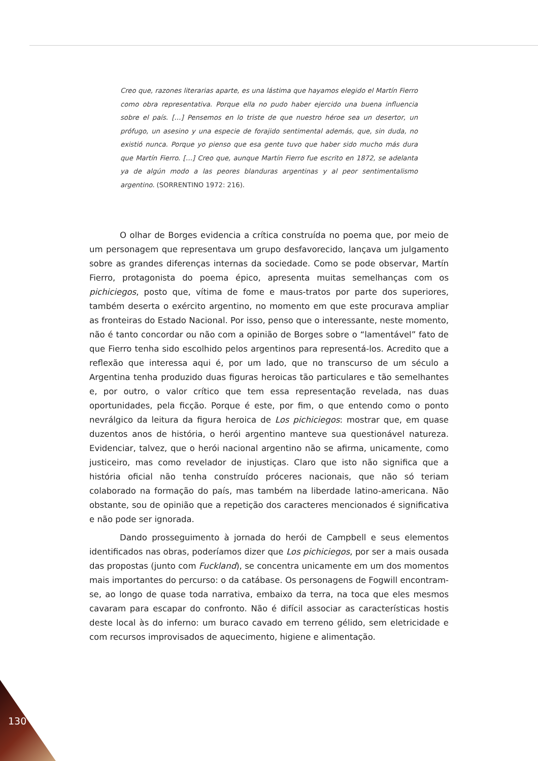Creo que, razones literarias aparte, es una lástima que hayamos elegido el Martín Fierro como obra representativa. Porque ella no pudo haber ejercido una buena influencia sobre el país. […] Pensemos en lo triste de que nuestro héroe sea un desertor, un prófugo, un asesino y una especie de forajido sentimental además, que, sin duda, no existió nunca. Porque yo pienso que esa gente tuvo que haber sido mucho más dura que Martín Fierro. […] Creo que, aunque Martín Fierro fue escrito en 1872, se adelanta ya de algún modo a las peores blanduras argentinas y al peor sentimentalismo argentino. (SORRENTINO 1972: 216).
O olhar de Borges evidencia a crítica construída no poema que, por meio de um personagem que representava um grupo desfavorecido, lançava um julgamento sobre as grandes diferenças internas da sociedade. Como se pode observar, Martín Fierro, protagonista do poema épico, apresenta muitas semelhanças com os pichiciegos, posto que, vítima de fome e maus-tratos por parte dos superiores, também deserta o exército argentino, no momento em que este procurava ampliar as fronteiras do Estado Nacional. Por isso, penso que o interessante, neste momento, não é tanto concordar ou não com a opinião de Borges sobre o “lamentável” fato de que Fierro tenha sido escolhido pelos argentinos para representá-los. Acredito que a reflexão que interessa aqui é, por um lado, que no transcurso de um século a Argentina tenha produzido duas figuras heroicas tão particulares e tão semelhantes e, por outro, o valor crítico que tem essa representação revelada, nas duas oportunidades, pela ficção. Porque é este, por fim, o que entendo como o ponto nevrálgico da leitura da figura heroica de Los pichiciegos: mostrar que, em quase duzentos anos de história, o herói argentino manteve sua questionável natureza. Evidenciar, talvez, que o herói nacional argentino não se afirma, unicamente, como justiceiro, mas como revelador de injustiças. Claro que isto não significa que a história oficial não tenha construído próceres nacionais, que não só teriam colaborado na formação do país, mas também na liberdade latino-americana. Não obstante, sou de opinião que a repetição dos caracteres mencionados é significativa e não pode ser ignorada.
Dando prosseguimento à jornada do herói de Campbell e seus elementos identificados nas obras, poderíamos dizer que Los pichiciegos, por ser a mais ousada das propostas (junto com Fuckland), se concentra unicamente em um dos momentos mais importantes do percurso: o da catábase. Os personagens de Fogwill encontram-se, ao longo de quase toda narrativa, embaixo da terra, na toca que eles mesmos cavaram para escapar do confronto. Não é difícil associar as características hostis deste local às do inferno: um buraco cavado em terreno gélido, sem eletricidade e com recursos improvisados de aquecimento, higiene e alimentação.
130